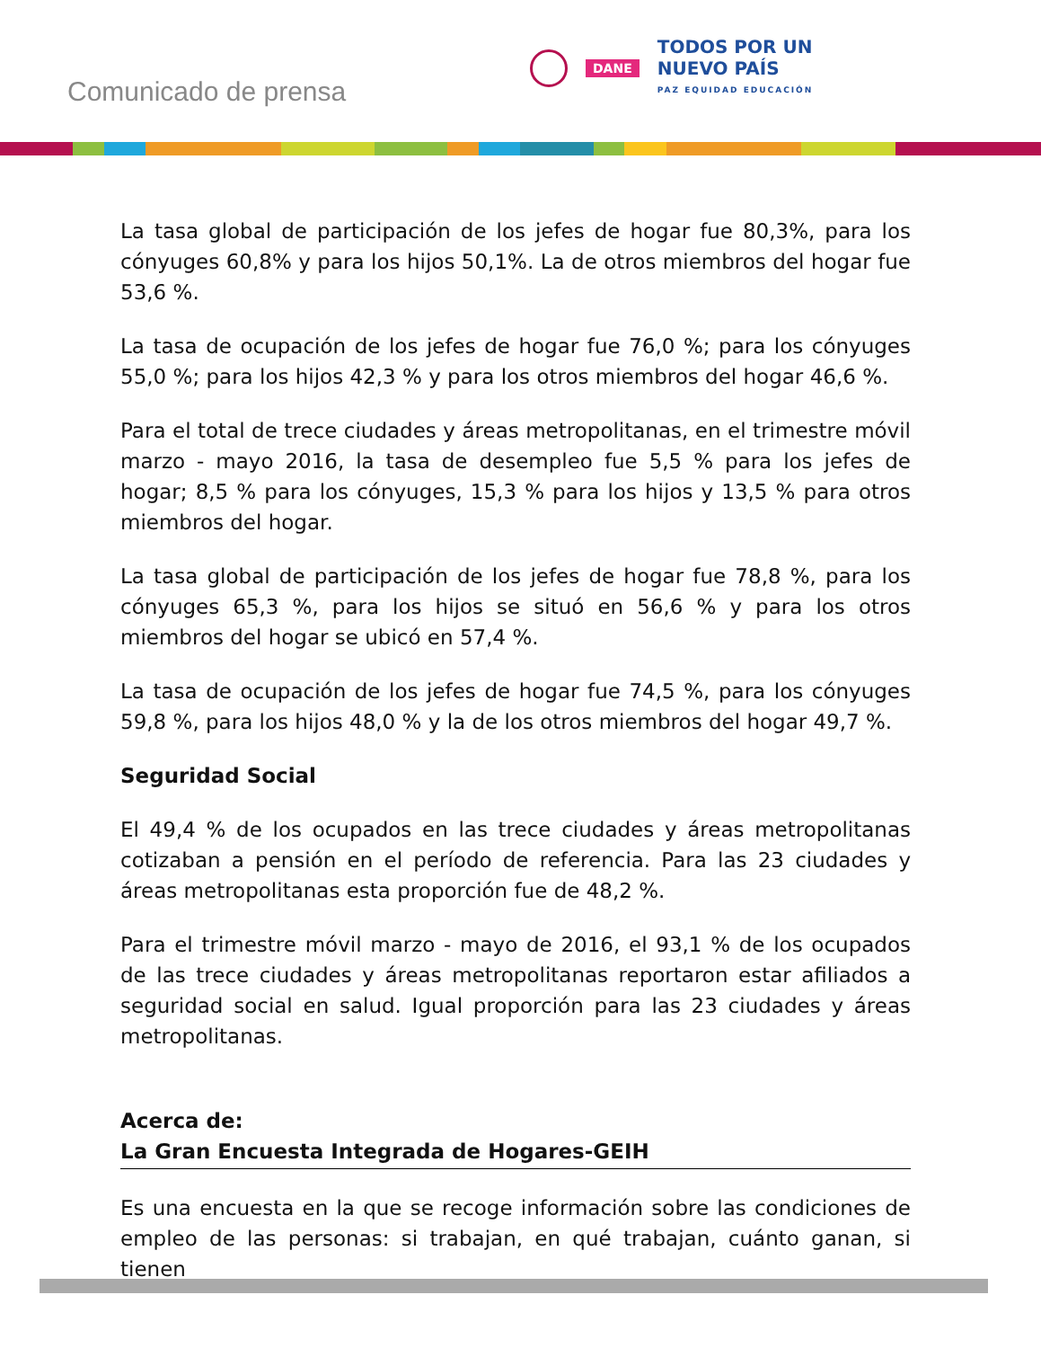Comunicado de prensa
DANE
TODOS POR UN
NUEVO PAÍS
PAZ EQUIDAD EDUCACIÓN
La tasa global de participación de los jefes de hogar fue 80,3%, para los cónyuges 60,8% y para los hijos 50,1%. La de otros miembros del hogar fue 53,6 %.
La tasa de ocupación de los jefes de hogar fue 76,0 %; para los cónyuges 55,0 %; para los hijos 42,3 % y para los otros miembros del hogar 46,6 %.
Para el total de trece ciudades y áreas metropolitanas, en el trimestre móvil marzo - mayo 2016, la tasa de desempleo fue 5,5 % para los jefes de hogar; 8,5 % para los cónyuges, 15,3 % para los hijos y 13,5 % para otros miembros del hogar.
La tasa global de participación de los jefes de hogar fue 78,8 %, para los cónyuges 65,3 %, para los hijos se situó en 56,6 % y para los otros miembros del hogar se ubicó en 57,4 %.
La tasa de ocupación de los jefes de hogar fue 74,5 %, para los cónyuges 59,8 %, para los hijos 48,0 % y la de los otros miembros del hogar 49,7 %.
Seguridad Social
El 49,4 % de los ocupados en las trece ciudades y áreas metropolitanas cotizaban a pensión en el período de referencia. Para las 23 ciudades y áreas metropolitanas esta proporción fue de 48,2 %.
Para el trimestre móvil marzo - mayo de 2016, el 93,1 % de los ocupados de las trece ciudades y áreas metropolitanas reportaron estar afiliados a seguridad social en salud. Igual proporción para las 23 ciudades y áreas metropolitanas.
Acerca de:
La Gran Encuesta Integrada de Hogares-GEIH
Es una encuesta en la que se recoge información sobre las condiciones de empleo de las personas: si trabajan, en qué trabajan, cuánto ganan, si tienen